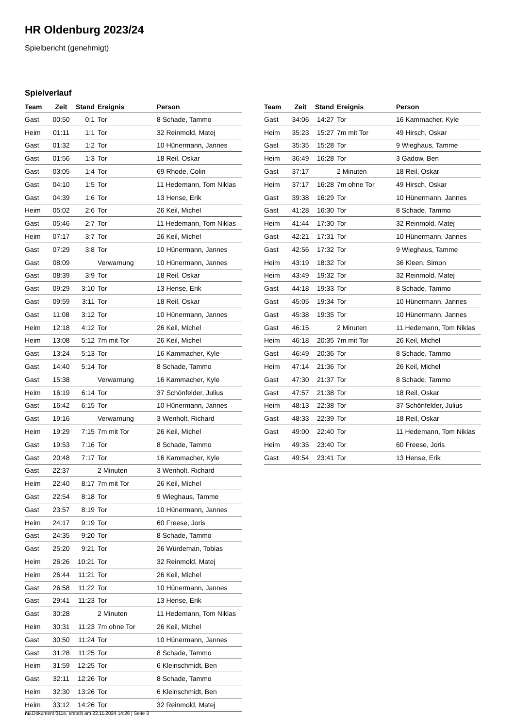HR Oldenburg 2023/24
Spielbericht (genehmigt)
Spielverlauf
| Team | Zeit | Stand | Ereignis | Person |
| --- | --- | --- | --- | --- |
| Gast | 00:50 | 0:1 | Tor | 8 Schade, Tammo |
| Heim | 01:11 | 1:1 | Tor | 32 Reinmold, Matej |
| Gast | 01:32 | 1:2 | Tor | 10 Hünermann, Jannes |
| Gast | 01:56 | 1:3 | Tor | 18 Reil, Oskar |
| Gast | 03:05 | 1:4 | Tor | 69 Rhode, Colin |
| Gast | 04:10 | 1:5 | Tor | 11 Hedemann, Tom Niklas |
| Gast | 04:39 | 1:6 | Tor | 13 Hense, Erik |
| Heim | 05:02 | 2:6 | Tor | 26 Keil, Michel |
| Gast | 05:46 | 2:7 | Tor | 11 Hedemann, Tom Niklas |
| Heim | 07:17 | 3:7 | Tor | 26 Keil, Michel |
| Gast | 07:29 | 3:8 | Tor | 10 Hünermann, Jannes |
| Gast | 08:09 | | Verwarnung | 10 Hünermann, Jannes |
| Gast | 08:39 | 3:9 | Tor | 18 Reil, Oskar |
| Gast | 09:29 | 3:10 | Tor | 13 Hense, Erik |
| Gast | 09:59 | 3:11 | Tor | 18 Reil, Oskar |
| Gast | 11:08 | 3:12 | Tor | 10 Hünermann, Jannes |
| Heim | 12:18 | 4:12 | Tor | 26 Keil, Michel |
| Heim | 13:08 | 5:12 | 7m mit Tor | 26 Keil, Michel |
| Gast | 13:24 | 5:13 | Tor | 16 Kammacher, Kyle |
| Gast | 14:40 | 5:14 | Tor | 8 Schade, Tammo |
| Gast | 15:38 | | Verwarnung | 16 Kammacher, Kyle |
| Heim | 16:19 | 6:14 | Tor | 37 Schönfelder, Julius |
| Gast | 16:42 | 6:15 | Tor | 10 Hünermann, Jannes |
| Gast | 19:16 | | Verwarnung | 3 Wenholt, Richard |
| Heim | 19:29 | 7:15 | 7m mit Tor | 26 Keil, Michel |
| Gast | 19:53 | 7:16 | Tor | 8 Schade, Tammo |
| Gast | 20:48 | 7:17 | Tor | 16 Kammacher, Kyle |
| Gast | 22:37 | | 2 Minuten | 3 Wenholt, Richard |
| Heim | 22:40 | 8:17 | 7m mit Tor | 26 Keil, Michel |
| Gast | 22:54 | 8:18 | Tor | 9 Wieghaus, Tamme |
| Gast | 23:57 | 8:19 | Tor | 10 Hünermann, Jannes |
| Heim | 24:17 | 9:19 | Tor | 60 Freese, Joris |
| Gast | 24:35 | 9:20 | Tor | 8 Schade, Tammo |
| Gast | 25:20 | 9:21 | Tor | 26 Würdeman, Tobias |
| Heim | 26:26 | 10:21 | Tor | 32 Reinmold, Matej |
| Heim | 26:44 | 11:21 | Tor | 26 Keil, Michel |
| Gast | 26:58 | 11:22 | Tor | 10 Hünermann, Jannes |
| Gast | 29:41 | 11:23 | Tor | 13 Hense, Erik |
| Gast | 30:28 | | 2 Minuten | 11 Hedemann, Tom Niklas |
| Heim | 30:31 | 11:23 | 7m ohne Tor | 26 Keil, Michel |
| Gast | 30:50 | 11:24 | Tor | 10 Hünermann, Jannes |
| Gast | 31:28 | 11:25 | Tor | 8 Schade, Tammo |
| Heim | 31:59 | 12:25 | Tor | 6 Kleinschmidt, Ben |
| Gast | 32:11 | 12:26 | Tor | 8 Schade, Tammo |
| Heim | 32:30 | 13:26 | Tor | 6 Kleinschmidt, Ben |
| Heim | 33:12 | 14:26 | Tor | 32 Reinmold, Matej |
| Team | Zeit | Stand | Ereignis | Person |
| --- | --- | --- | --- | --- |
| Gast | 34:06 | 14:27 | Tor | 16 Kammacher, Kyle |
| Heim | 35:23 | 15:27 | 7m mit Tor | 49 Hirsch, Oskar |
| Gast | 35:35 | 15:28 | Tor | 9 Wieghaus, Tamme |
| Heim | 36:49 | 16:28 | Tor | 3 Gadow, Ben |
| Gast | 37:17 | | 2 Minuten | 18 Reil, Oskar |
| Heim | 37:17 | 16:28 | 7m ohne Tor | 49 Hirsch, Oskar |
| Gast | 39:38 | 16:29 | Tor | 10 Hünermann, Jannes |
| Gast | 41:28 | 16:30 | Tor | 8 Schade, Tammo |
| Heim | 41:44 | 17:30 | Tor | 32 Reinmold, Matej |
| Gast | 42:21 | 17:31 | Tor | 10 Hünermann, Jannes |
| Gast | 42:56 | 17:32 | Tor | 9 Wieghaus, Tamme |
| Heim | 43:19 | 18:32 | Tor | 36 Kleen, Simon |
| Heim | 43:49 | 19:32 | Tor | 32 Reinmold, Matej |
| Gast | 44:18 | 19:33 | Tor | 8 Schade, Tammo |
| Gast | 45:05 | 19:34 | Tor | 10 Hünermann, Jannes |
| Gast | 45:38 | 19:35 | Tor | 10 Hünermann, Jannes |
| Gast | 46:15 | | 2 Minuten | 11 Hedemann, Tom Niklas |
| Heim | 46:18 | 20:35 | 7m mit Tor | 26 Keil, Michel |
| Gast | 46:49 | 20:36 | Tor | 8 Schade, Tammo |
| Heim | 47:14 | 21:36 | Tor | 26 Keil, Michel |
| Gast | 47:30 | 21:37 | Tor | 8 Schade, Tammo |
| Gast | 47:57 | 21:38 | Tor | 18 Reil, Oskar |
| Heim | 48:13 | 22:38 | Tor | 37 Schönfelder, Julius |
| Gast | 48:33 | 22:39 | Tor | 18 Reil, Oskar |
| Gast | 49:00 | 22:40 | Tor | 11 Hedemann, Tom Niklas |
| Heim | 49:35 | 23:40 | Tor | 60 Freese, Joris |
| Gast | 49:54 | 23:41 | Tor | 13 Hense, Erik |
nu.Dokument 011e, erstellt am 22.11.2024 14:26 | Seite 3